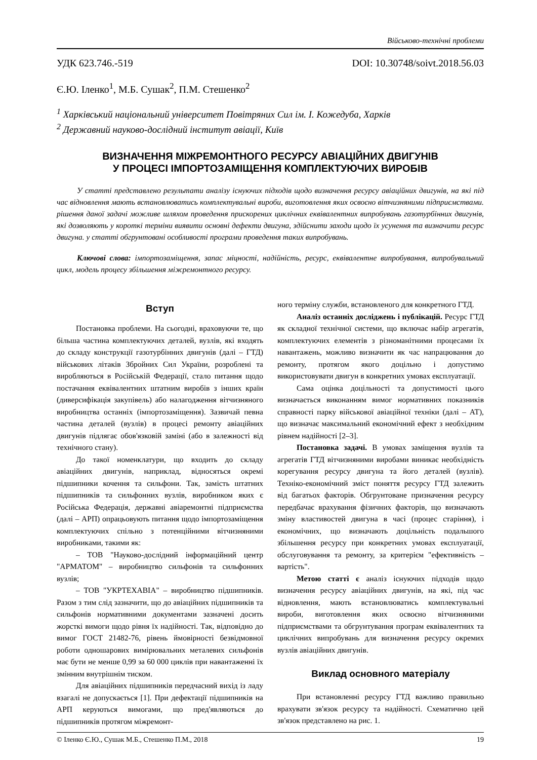Військово-технічні проблеми
УДК 623.746.-519 DOI: 10.30748/soivt.2018.56.03
Є.Ю. Іленко<sup>1</sup>, М.Б. Сушак<sup>2</sup>, П.М. Стешенко<sup>2</sup>
<sup>1</sup> Харківський національний університет Повітряних Сил ім. І. Кожедуба, Харків
<sup>2</sup> Державний науково-дослідний інститут авіації, Київ
ВИЗНАЧЕННЯ МІЖРЕМОНТНОГО РЕСУРСУ АВІАЦІЙНИХ ДВИГУНІВ
У ПРОЦЕСІ ІМПОРТОЗАМІЩЕННЯ КОМПЛЕКТУЮЧИХ ВИРОБІВ
У статті представлено результати аналізу існуючих підходів щодо визначення ресурсу авіаційних двигунів, на які під час відновлення мають встановлюватись комплектувальні вироби, виготовлення яких освоєно вітчизняними підприємствами. рішення даної задачі можливе шляхом проведення прискорених циклічних еквівалентних випробувань газотурбінних двигунів, які дозволяють у короткі терміни виявити основні дефекти двигуна, здійснити заходи щодо їх усунення та визначити ресурс двигуна. у статті обгрунтовані особливості програми проведення таких випробувань.
Ключові слова: імпортозаміщення, запас міцності, надійність, ресурс, еквівалентне випробування, випробувальний цикл, модель процесу збільшення міжремонтного ресурсу.
Вступ
Постановка проблеми. На сьогодні, враховуючи те, що більша частина комплектуючих деталей, вузлів, які входять до складу конструкції газотурбінних двигунів (далі – ГТД) військових літаків Збройних Сил України, розроблені та виробляються в Російській Федерації, стало питання щодо постачання еквівалентних штатним виробів з інших країн (диверсифікація закупівель) або налагодження вітчизняного виробництва останніх (імпортозаміщення). Зазвичай певна частина деталей (вузлів) в процесі ремонту авіаційних двигунів підлягає обов'язковій заміні (або в залежності від технічного стану).
До такої номенклатури, що входить до складу авіаційних двигунів, наприклад, відносяться окремі підшипники кочення та сильфони. Так, замість штатних підшипників та сильфонних вузлів, виробником яких є Російська Федерація, державні авіаремонтні підприємства (далі – АРП) опрацьовують питання щодо імпортозаміщення комплектуючих спільно з потенційними вітчизняними виробниками, такими як:
– ТОВ "Науково-дослідний інформаційний центр "АРМАТОМ" – виробництво сильфонів та сильфонних вузлів;
– ТОВ "УКРТЕХАВІА" – виробництво підшипників. Разом з тим слід зазначити, що до авіаційних підшипників та сильфонів нормативними документами зазначені досить жорсткі вимоги щодо рівня їх надійності. Так, відповідно до вимог ГОСТ 21482-76, рівень ймовірності безвідмовної роботи одношарових вимірювальних металевих сильфонів має бути не менше 0,99 за 60 000 циклів при навантаженні їх змінним внутрішнім тиском.
Для авіаційних підшипників передчасний вихід із ладу взагалі не допускається [1]. При дефектації підшипників на АРП керуються вимогами, що пред'являються до підшипників протягом міжремонт-
ного терміну служби, встановленого для конкретного ГТД.
Аналіз останніх досліджень і публікацій. Ресурс ГТД як складної технічної системи, що включає набір агрегатів, комплектуючих елементів з різноманітними процесами їх навантажень, можливо визначити як час напрацювання до ремонту, протягом якого доцільно і допустимо використовувати двигун в конкретних умовах експлуатації.
Сама оцінка доцільності та допустимості цього визначається виконанням вимог нормативних показників справності парку військової авіаційної техніки (далі – АТ), що визначає максимальний економічний ефект з необхідним рівнем надійності [2–3].
Постановка задачі. В умовах заміщення вузлів та агрегатів ГТД вітчизняними виробами виникає необхідність корегування ресурсу двигуна та його деталей (вузлів). Техніко-економічний зміст поняття ресурсу ГТД залежить від багатьох факторів. Обгрунтоване призначення ресурсу передбачає врахування фізичних факторів, що визначають зміну властивостей двигуна в часі (процес старіння), і економічних, що визначають доцільність подальшого збільшення ресурсу при конкретних умовах експлуатації, обслуговування та ремонту, за критерієм "ефективність – вартість".
Метою статті є аналіз існуючих підходів щодо визначення ресурсу авіаційних двигунів, на які, під час відновлення, мають встановлюватись комплектувальні вироби, виготовлення яких освоєно вітчизняними підприємствами та обгрунтування програм еквівалентних та циклічних випробувань для визначення ресурсу окремих вузлів авіаційних двигунів.
Виклад основного матеріалу
При встановленні ресурсу ГТД важливо правильно врахувати зв'язок ресурсу та надійності. Схематично цей зв'язок представлено на рис. 1.
© Іленко Є.Ю., Сушак М.Б., Стешенко П.М., 2018 19